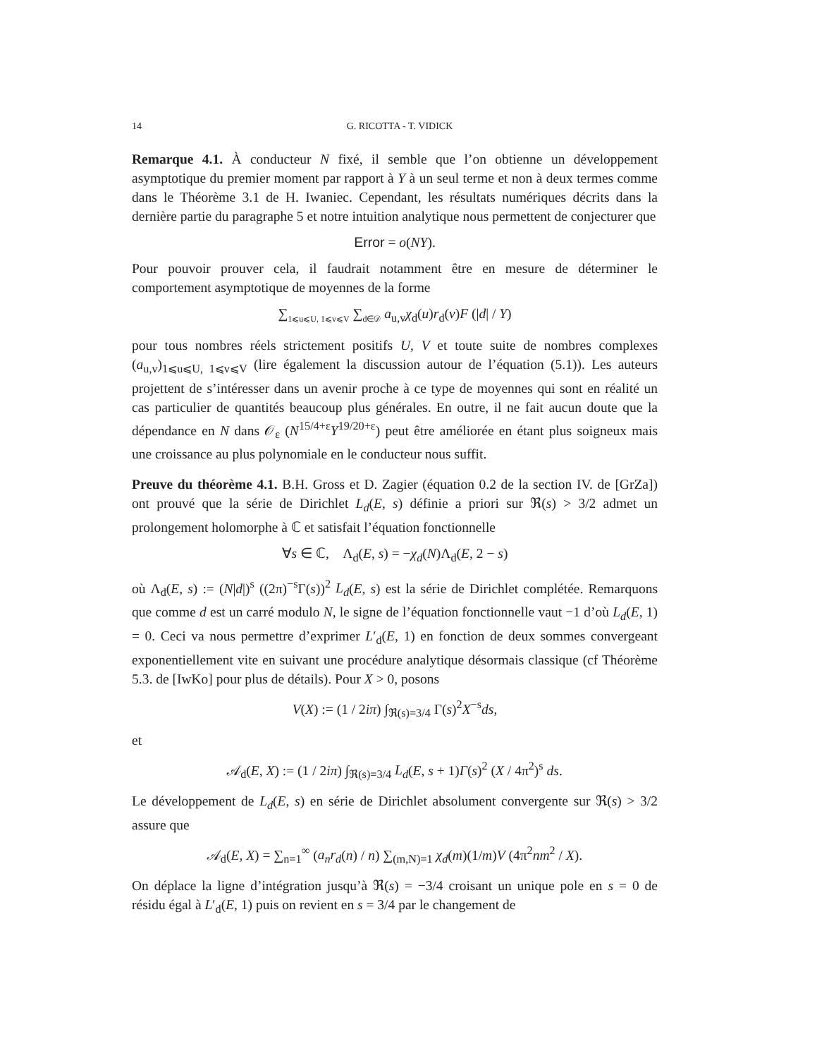14 G. RICOTTA - T. VIDICK
Remarque 4.1. À conducteur N fixé, il semble que l’on obtienne un développement asymptotique du premier moment par rapport à Y à un seul terme et non à deux termes comme dans le Théorème 3.1 de H. Iwaniec. Cependant, les résultats numériques décrits dans la dernière partie du paragraphe 5 et notre intuition analytique nous permettent de conjecturer que
Error = o(NY).
Pour pouvoir prouver cela, il faudrait notamment être en mesure de déterminer le comportement asymptotique de moyennes de la forme
∑<sub>1⩽u⩽U, 1⩽v⩽V</sub> ∑<sub>d∈𝒟</sub> a<sub>u,v</sub>χ<sub>d</sub>(u)r<sub>d</sub>(v)F (|d| / Y)
pour tous nombres réels strictement positifs U, V et toute suite de nombres complexes (a<sub>u,v</sub>)<sub>1⩽u⩽U, 1⩽v⩽V</sub> (lire également la discussion autour de l’équation (5.1)). Les auteurs projettent de s’intéresser dans un avenir proche à ce type de moyennes qui sont en réalité un cas particulier de quantités beaucoup plus générales. En outre, il ne fait aucun doute que la dépendance en N dans 𝒪<sub>ε</sub> (N<sup>15/4+ε</sup>Y<sup>19/20+ε</sup>) peut être améliorée en étant plus soigneux mais une croissance au plus polynomiale en le conducteur nous suffit.
Preuve du théorème 4.1. B.H. Gross et D. Zagier (équation 0.2 de la section IV. de [GrZa]) ont prouvé que la série de Dirichlet L<sub>d</sub>(E, s) définie a priori sur ℜ(s) > 3/2 admet un prolongement holomorphe à ℂ et satisfait l’équation fonctionnelle
∀s ∈ ℂ, Λ<sub>d</sub>(E, s) = −χ<sub>d</sub>(N)Λ<sub>d</sub>(E, 2 − s)
où Λ<sub>d</sub>(E, s) := (N|d|)<sup>s</sup> ((2π)<sup>−s</sup>Γ(s))<sup>2</sup> L<sub>d</sub>(E, s) est la série de Dirichlet complétée. Remarquons que comme d est un carré modulo N, le signe de l’équation fonctionnelle vaut −1 d’où L<sub>d</sub>(E, 1) = 0. Ceci va nous permettre d’exprimer L′<sub>d</sub>(E, 1) en fonction de deux sommes convergeant exponentiellement vite en suivant une procédure analytique désormais classique (cf Théorème 5.3. de [IwKo] pour plus de détails). Pour X > 0, posons
V(X) := (1 / 2iπ) ∫<sub>ℜ(s)=3/4</sub> Γ(s)<sup>2</sup>X<sup>−s</sup>ds,
et
𝒜<sub>d</sub>(E, X) := (1 / 2iπ) ∫<sub>ℜ(s)=3/4</sub> L<sub>d</sub>(E, s + 1)Γ(s)<sup>2</sup> (X / 4π<sup>2</sup>)<sup>s</sup> ds.
Le développement de L<sub>d</sub>(E, s) en série de Dirichlet absolument convergente sur ℜ(s) > 3/2 assure que
𝒜<sub>d</sub>(E, X) = ∑<sub>n=1</sub><sup>∞</sup> (a<sub>n</sub>r<sub>d</sub>(n) / n) ∑<sub>(m,N)=1</sub> χ<sub>d</sub>(m)(1/m)V (4π<sup>2</sup>nm<sup>2</sup> / X).
On déplace la ligne d’intégration jusqu’à ℜ(s) = −3/4 croisant un unique pole en s = 0 de résidu égal à L′<sub>d</sub>(E, 1) puis on revient en s = 3/4 par le changement de